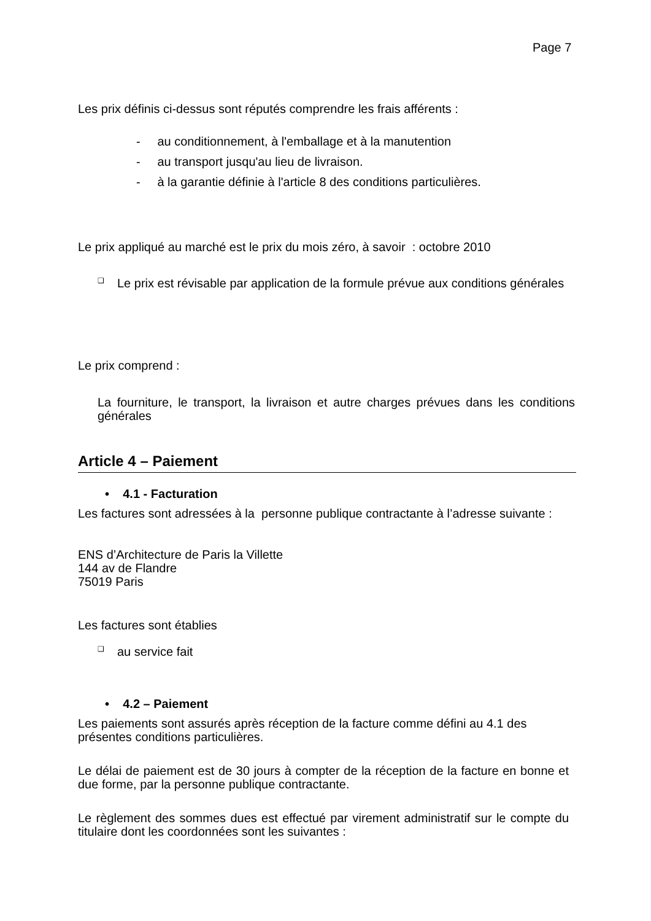Page 7
Les prix définis ci-dessus sont réputés comprendre les frais afférents :
- au conditionnement, à l'emballage et à la manutention
- au transport jusqu'au lieu de livraison.
- à la garantie définie à l'article 8 des conditions particulières.
Le prix appliqué au marché est le prix du mois zéro, à savoir : octobre 2010
❑
Le prix est révisable par application de la formule prévue aux conditions générales
Le prix comprend :
La fourniture, le transport, la livraison et autre charges prévues dans les conditions générales
Article 4 – Paiement
• 4.1 - Facturation
Les factures sont adressées à la personne publique contractante à l’adresse suivante :
ENS d’Architecture de Paris la Villette
144 av de Flandre
75019 Paris
Les factures sont établies
❑
au service fait
• 4.2 – Paiement
Les paiements sont assurés après réception de la facture comme défini au 4.1 des présentes conditions particulières.
Le délai de paiement est de 30 jours à compter de la réception de la facture en bonne et due forme, par la personne publique contractante.
Le règlement des sommes dues est effectué par virement administratif sur le compte du titulaire dont les coordonnées sont les suivantes :